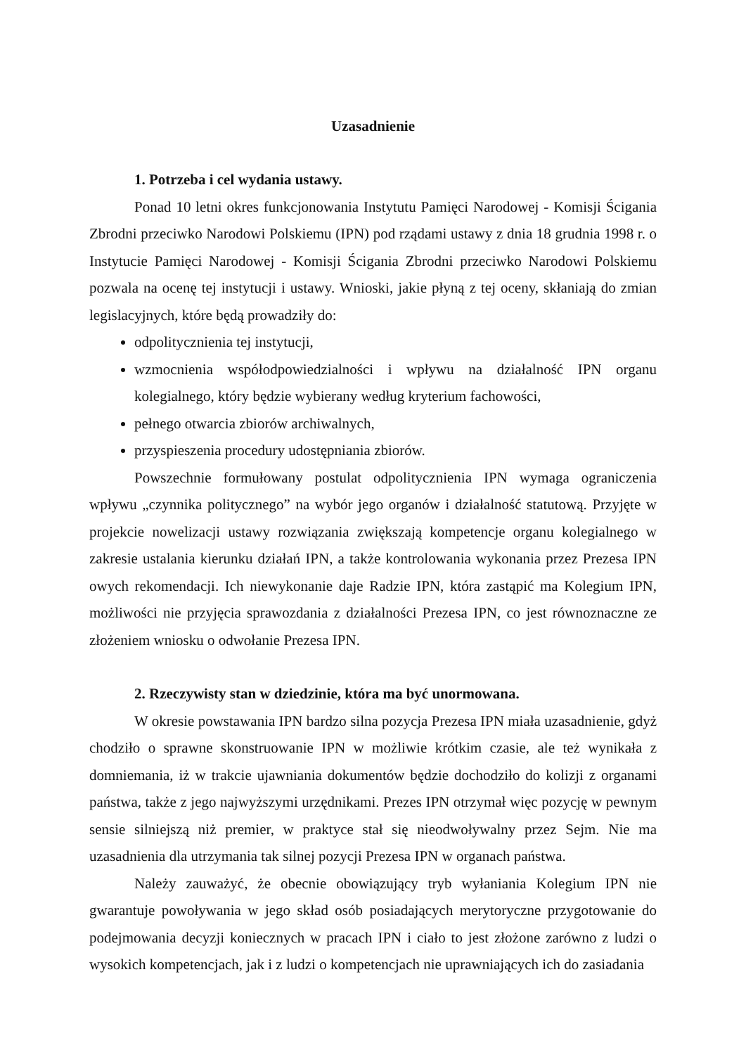Uzasadnienie
1. Potrzeba i cel wydania ustawy.
Ponad 10 letni okres funkcjonowania Instytutu Pamięci Narodowej - Komisji Ścigania Zbrodni przeciwko Narodowi Polskiemu (IPN) pod rządami ustawy z dnia 18 grudnia 1998 r. o Instytucie Pamięci Narodowej - Komisji Ścigania Zbrodni przeciwko Narodowi Polskiemu pozwala na ocenę tej instytucji i ustawy. Wnioski, jakie płyną z tej oceny, skłaniają do zmian legislacyjnych, które będą prowadziły do:
odpolitycznienia tej instytucji,
wzmocnienia współodpowiedzialności i wpływu na działalność IPN organu kolegialnego, który będzie wybierany według kryterium fachowości,
pełnego otwarcia zbiorów archiwalnych,
przyspieszenia procedury udostępniania zbiorów.
Powszechnie formułowany postulat odpolitycznienia IPN wymaga ograniczenia wpływu „czynnika politycznego” na wybór jego organów i działalność statutową. Przyjęte w projekcie nowelizacji ustawy rozwiązania zwiększają kompetencje organu kolegialnego w zakresie ustalania kierunku działań IPN, a także kontrolowania wykonania przez Prezesa IPN owych rekomendacji. Ich niewykonanie daje Radzie IPN, która zastąpić ma Kolegium IPN, możliwości nie przyjęcia sprawozdania z działalności Prezesa IPN, co jest równoznaczne ze złożeniem wniosku o odwołanie Prezesa IPN.
2. Rzeczywisty stan w dziedzinie, która ma być unormowana.
W okresie powstawania IPN bardzo silna pozycja Prezesa IPN miała uzasadnienie, gdyż chodziło o sprawne skonstruowanie IPN w możliwie krótkim czasie, ale też wynikała z domniemania, iż w trakcie ujawniania dokumentów będzie dochodziło do kolizji z organami państwa, także z jego najwyższymi urzędnikami. Prezes IPN otrzymał więc pozycję w pewnym sensie silniejszą niż premier, w praktyce stał się nieodwoływalny przez Sejm. Nie ma uzasadnienia dla utrzymania tak silnej pozycji Prezesa IPN w organach państwa.
Należy zauważyć, że obecnie obowiązujący tryb wyłaniania Kolegium IPN nie gwarantuje powoływania w jego skład osób posiadających merytoryczne przygotowanie do podejmowania decyzji koniecznych w pracach IPN i ciało to jest złożone zarówno z ludzi o wysokich kompetencjach, jak i z ludzi o kompetencjach nie uprawniających ich do zasiadania